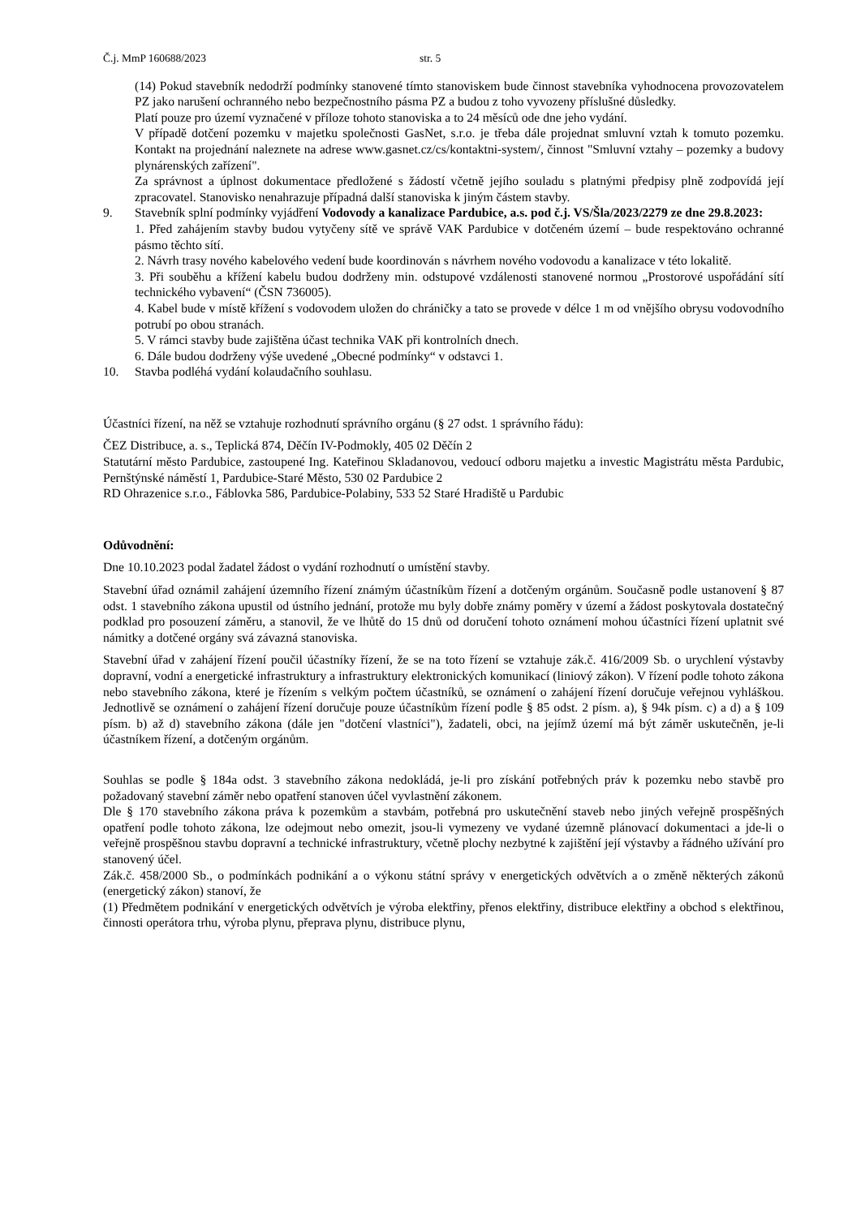Č.j. MmP 160688/2023 str. 5
(14) Pokud stavebník nedodrží podmínky stanovené tímto stanoviskem bude činnost stavebníka vyhodnocena provozovatelem PZ jako narušení ochranného nebo bezpečnostního pásma PZ a budou z toho vyvozeny příslušné důsledky.
Platí pouze pro území vyznačené v příloze tohoto stanoviska a to 24 měsíců ode dne jeho vydání.
V případě dotčení pozemku v majetku společnosti GasNet, s.r.o. je třeba dále projednat smluvní vztah k tomuto pozemku. Kontakt na projednání naleznete na adrese www.gasnet.cz/cs/kontaktni-system/, činnost "Smluvní vztahy – pozemky a budovy plynárenských zařízení".
Za správnost a úplnost dokumentace předložené s žádostí včetně jejího souladu s platnými předpisy plně zodpovídá její zpracovatel. Stanovisko nenahrazuje případná další stanoviska k jiným částem stavby.
9. Stavebník splní podmínky vyjádření Vodovody a kanalizace Pardubice, a.s. pod č.j. VS/Šla/2023/2279 ze dne 29.8.2023:
1. Před zahájením stavby budou vytyčeny sítě ve správě VAK Pardubice v dotčeném území – bude respektováno ochranné pásmo těchto sítí.
2. Návrh trasy nového kabelového vedení bude koordinován s návrhem nového vodovodu a kanalizace v této lokalitě.
3. Při souběhu a křížení kabelu budou dodrženy min. odstupové vzdálenosti stanovené normou „Prostorové uspořádání sítí technického vybavení“ (ČSN 736005).
4. Kabel bude v místě křížení s vodovodem uložen do chráničky a tato se provede v délce 1 m od vnějšího obrysu vodovodního potrubí po obou stranách.
5. V rámci stavby bude zajištěna účast technika VAK při kontrolních dnech.
6. Dále budou dodrženy výše uvedené „Obecné podmínky“ v odstavci 1.
10. Stavba podléhá vydání kolaudačního souhlasu.
Účastníci řízení, na něž se vztahuje rozhodnutí správního orgánu (§ 27 odst. 1 správního řádu):
ČEZ Distribuce, a. s., Teplická 874, Děčín IV-Podmokly, 405 02 Děčín 2
Statutární město Pardubice, zastoupené Ing. Kateřinou Skladanovou, vedoucí odboru majetku a investic Magistrátu města Pardubic, Pernštýnské náměstí 1, Pardubice-Staré Město, 530 02 Pardubice 2
RD Ohrazenice s.r.o., Fáblovka 586, Pardubice-Polabiny, 533 52 Staré Hradiště u Pardubic
Odůvodnění:
Dne 10.10.2023 podal žadatel žádost o vydání rozhodnutí o umístění stavby.
Stavební úřad oznámil zahájení územního řízení známým účastníkům řízení a dotčeným orgánům. Současně podle ustanovení § 87 odst. 1 stavebního zákona upustil od ústního jednání, protože mu byly dobře známy poměry v území a žádost poskytovala dostatečný podklad pro posouzení záměru, a stanovil, že ve lhůtě do 15 dnů od doručení tohoto oznámení mohou účastníci řízení uplatnit své námitky a dotčené orgány svá závazná stanoviska.
Stavební úřad v zahájení řízení poučil účastníky řízení, že se na toto řízení se vztahuje zák.č. 416/2009 Sb. o urychlení výstavby dopravní, vodní a energetické infrastruktury a infrastruktury elektronických komunikací (liniový zákon). V řízení podle tohoto zákona nebo stavebního zákona, které je řízením s velkým počtem účastníků, se oznámení o zahájení řízení doručuje veřejnou vyhláškou. Jednotlivě se oznámení o zahájení řízení doručuje pouze účastníkům řízení podle § 85 odst. 2 písm. a), § 94k písm. c) a d) a § 109 písm. b) až d) stavebního zákona (dále jen "dotčení vlastníci"), žadateli, obci, na jejímž území má být záměr uskutečněn, je-li účastníkem řízení, a dotčeným orgánům.
Souhlas se podle § 184a odst. 3 stavebního zákona nedokládá, je-li pro získání potřebných práv k pozemku nebo stavbě pro požadovaný stavební záměr nebo opatření stanoven účel vyvlastnění zákonem.
Dle § 170 stavebního zákona práva k pozemkům a stavbám, potřebná pro uskutečnění staveb nebo jiných veřejně prospěšných opatření podle tohoto zákona, lze odejmout nebo omezit, jsou-li vymezeny ve vydané územně plánovací dokumentaci a jde-li o veřejně prospěšnou stavbu dopravní a technické infrastruktury, včetně plochy nezbytné k zajištění její výstavby a řádného užívání pro stanovený účel.
Zák.č. 458/2000 Sb., o podmínkách podnikání a o výkonu státní správy v energetických odvětvích a o změně některých zákonů (energetický zákon) stanoví, že
(1) Předmětem podnikání v energetických odvětvích je výroba elektřiny, přenos elektřiny, distribuce elektřiny a obchod s elektřinou, činnosti operátora trhu, výroba plynu, přeprava plynu, distribuce plynu,